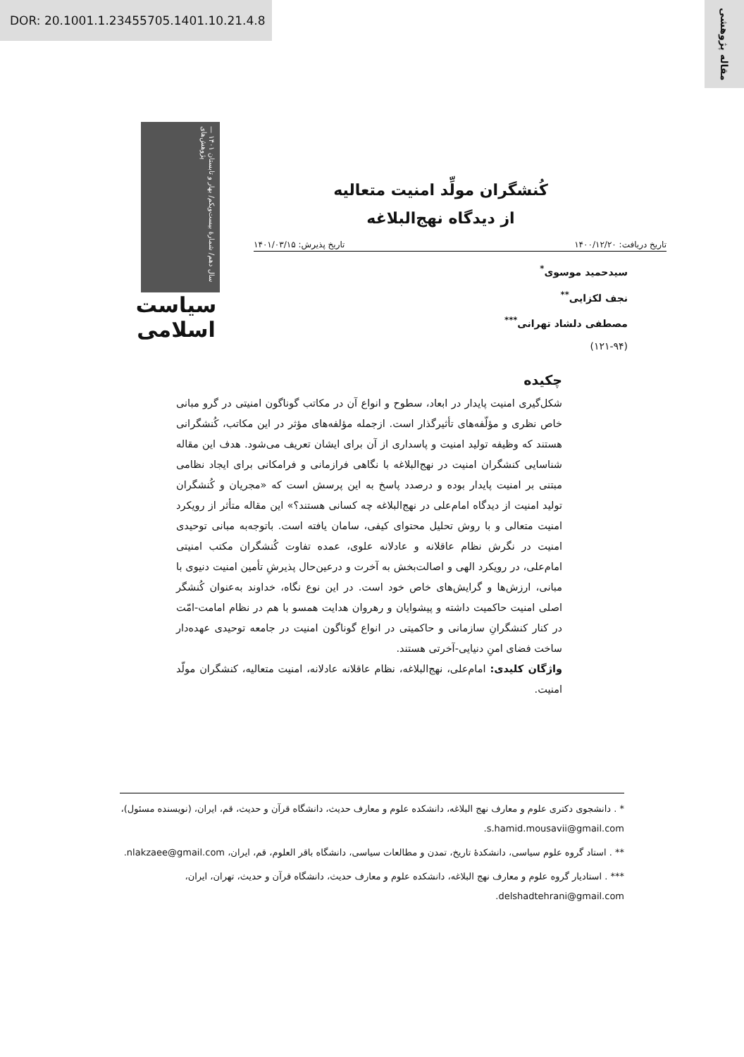DOR: 20.1001.1.23455705.1401.10.21.4.8
مقاله پژوهشی
سال دهم/ شمارهٔ بیست‌ویکم/ بهار و تابستان ۱۴۰۱ — پژوهش‌های
سیاست اسلامی
کُنشگران مولِّد امنیت متعالیه
از دیدگاه نهج‌البلاغه
تاریخ دریافت: ۱۴۰۰/۱۲/۲۰ تاریخ پذیرش: ۱۴۰۱/۰۳/۱۵
سیدحمید موسوی<sup>*</sup>
نجف لکزایی<sup>**</sup>
مصطفی دلشاد تهرانی<sup>***</sup>
(۱۲۱-۹۴)
چکیده
شکل‌گیری امنیت پایدار در ابعاد، سطوح و انواع آن در مکاتب گوناگون امنیتی در گرو مبانی خاص نظری و مؤلّفه‌های تأثیرگذار است. ازجمله مؤلفه‌های مؤثر در این مکاتب، کُنشگرانی هستند که وظیفه تولید امنیت و پاسداری از آن برای ایشان تعریف می‌شود. هدف این مقاله شناسایی کنشگران امنیت در نهج‌البلاغه با نگاهی فرازمانی و فرامکانی برای ایجاد نظامی مبتنی بر امنیت پایدار بوده و درصدد پاسخ به این پرسش است که «مجریان و کُنشگران تولید امنیت از دیدگاه امام‌علی در نهج‌البلاغه چه کسانی هستند؟» این مقاله متأثر از رویکرد امنیت متعالی و با روش تحلیل محتوای کیفی، سامان یافته است. باتوجه‌به مبانی توحیدی امنیت در نگرش نظام عاقلانه و عادلانه علوی، عمده تفاوت کُنشگران مکتب امنیتی امام‌علی، در رویکرد الهی و اصالت‌بخش به آخرت و درعین‌حال پذیرشِ تأمین امنیت دنیوی با مبانی، ارزش‌ها و گرایش‌های خاص خود است. در این نوع نگاه، خداوند به‌عنوان کُنشگر اصلی امنیت حاکمیت داشته و پیشوایان و رهروان هدایت همسو با هم در نظام امامت-امّت در کنار کنشگرانِ سازمانی و حاکمیتی در انواع گوناگون امنیت در جامعه توحیدی عهده‌دار ساخت فضای امنِ دنیایی-آخرتی هستند.
واژگان کلیدی: امام‌علی، نهج‌البلاغه، نظام عاقلانه عادلانه، امنیت متعالیه، کنشگران مولّد امنیت.
* . دانشجوی دکتری علوم و معارف نهج البلاغه، دانشکده علوم و معارف حدیث، دانشگاه قرآن و حدیث، قم، ایران، (نویسنده مسئول)، s.hamid.mousavii@gmail.com.
** . استاد گروه علوم سیاسی، دانشکدهٔ تاریخ، تمدن و مطالعات سیاسی، دانشگاه باقر العلوم، قم، ایران، nlakzaee@gmail.com.
*** . استادیار گروه علوم و معارف نهج البلاغه، دانشکده علوم و معارف حدیث، دانشگاه قرآن و حدیث، تهران، ایران، delshadtehrani@gmail.com.